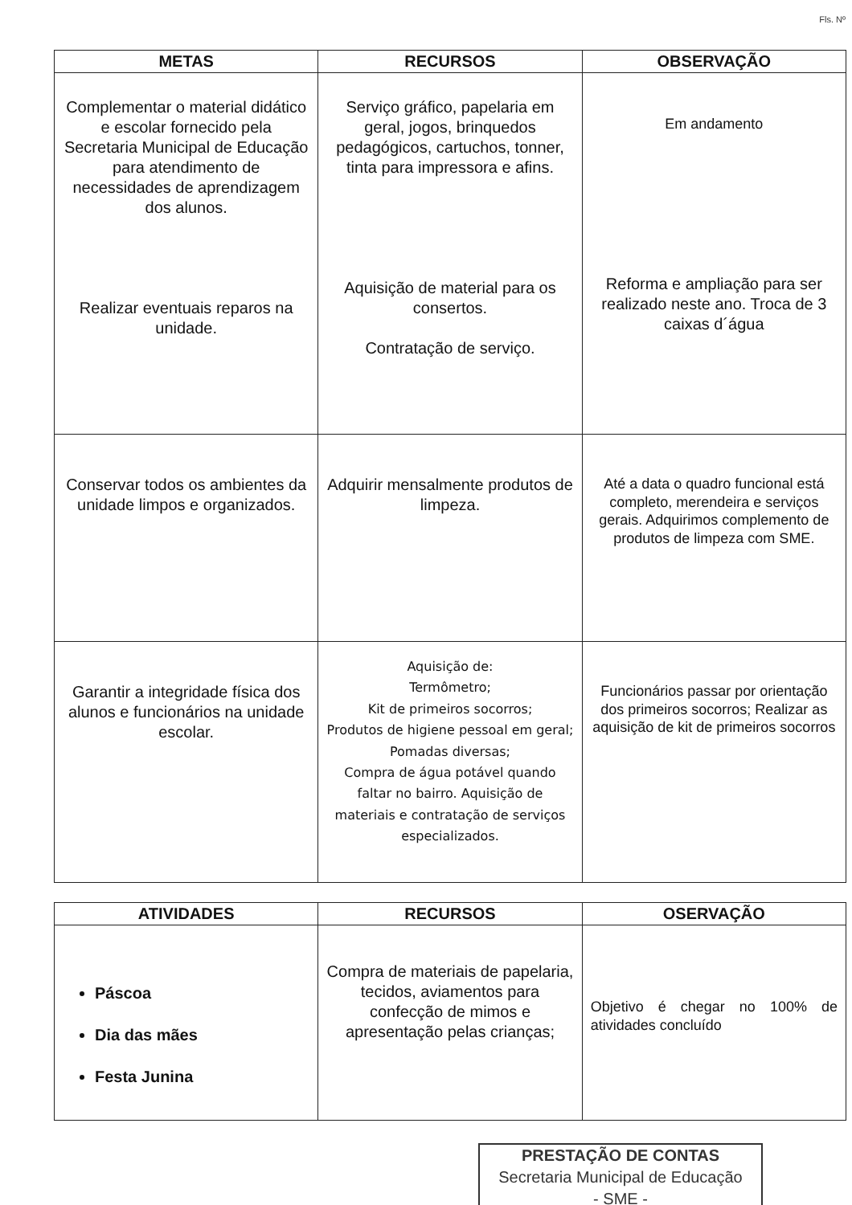Fls. Nº
| METAS | RECURSOS | OBSERVAÇÃO |
| --- | --- | --- |
| Complementar o material didático e escolar fornecido pela Secretaria Municipal de Educação para atendimento de necessidades de aprendizagem dos alunos. Realizar eventuais reparos na unidade. | Serviço gráfico, papelaria em geral, jogos, brinquedos pedagógicos, cartuchos, tonner, tinta para impressora e afins. Aquisição de material para os consertos. Contratação de serviço. | Em andamento Reforma e ampliação para ser realizado neste ano. Troca de 3 caixas d´água |
| Conservar todos os ambientes da unidade limpos e organizados. | Adquirir mensalmente produtos de limpeza. | Até a data o quadro funcional está completo, merendeira e serviços gerais. Adquirimos complemento de produtos de limpeza com SME. |
| Garantir a integridade física dos alunos e funcionários na unidade escolar. | Aquisição de: Termômetro; Kit de primeiros socorros; Produtos de higiene pessoal em geral; Pomadas diversas; Compra de água potável quando faltar no bairro. Aquisição de materiais e contratação de serviços especializados. | Funcionários passar por orientação dos primeiros socorros; Realizar as aquisição de kit de primeiros socorros |
| ATIVIDADES | RECURSOS | OSERVAÇÃO |
| --- | --- | --- |
| Páscoa Dia das mães Festa Junina | Compra de materiais de papelaria, tecidos, aviamentos para confecção de mimos e apresentação pelas crianças; | Objetivo é chegar no 100% de atividades concluído |
PRESTAÇÃO DE CONTAS
Secretaria Municipal de Educação
- SME -